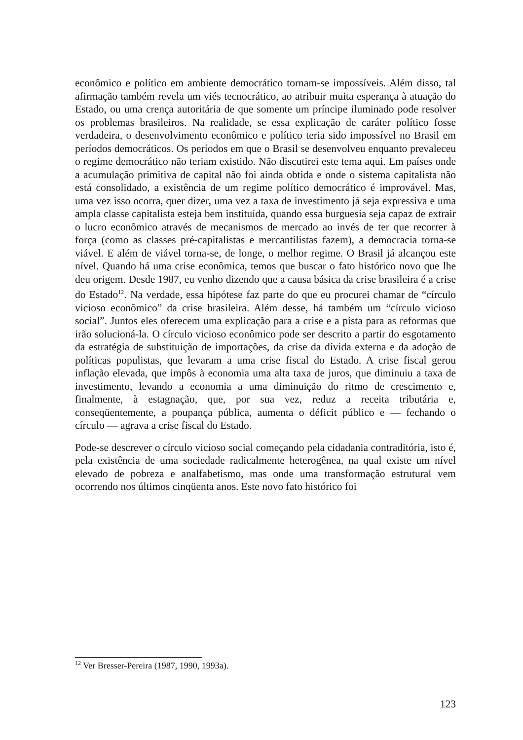econômico e político em ambiente democrático tornam-se impossíveis. Além disso, tal afirmação também revela um viés tecnocrático, ao atribuir muita esperança à atuação do Estado, ou uma crença autoritária de que somente um príncipe iluminado pode resolver os problemas brasileiros. Na realidade, se essa explicação de caráter político fosse verdadeira, o desenvolvimento econômico e político teria sido impossível no Brasil em períodos democráticos. Os períodos em que o Brasil se desenvolveu enquanto prevaleceu o regime democrático não teriam existido. Não discutirei este tema aqui. Em países onde a acumulação primitiva de capital não foi ainda obtida e onde o sistema capitalista não está consolidado, a existência de um regime político democrático é improvável. Mas, uma vez isso ocorra, quer dizer, uma vez a taxa de investimento já seja expressiva e uma ampla classe capitalista esteja bem instituída, quando essa burguesia seja capaz de extrair o lucro econômico através de mecanismos de mercado ao invés de ter que recorrer à força (como as classes pré-capitalistas e mercantilistas fazem), a democracia torna-se viável. E além de viável torna-se, de longe, o melhor regime. O Brasil já alcançou este nível. Quando há uma crise econômica, temos que buscar o fato histórico novo que lhe deu origem. Desde 1987, eu venho dizendo que a causa básica da crise brasileira é a crise do Estado<sup>12</sup>. Na verdade, essa hipótese faz parte do que eu procurei chamar de “círculo vicioso econômico” da crise brasileira. Além desse, há também um “círculo vicioso social”. Juntos eles oferecem uma explicação para a crise e a pista para as reformas que irão solucioná-la. O círculo vicioso econômico pode ser descrito a partir do esgotamento da estratégia de substituição de importações, da crise da dívida externa e da adoção de políticas populistas, que levaram a uma crise fiscal do Estado. A crise fiscal gerou inflação elevada, que impôs à economia uma alta taxa de juros, que diminuiu a taxa de investimento, levando a economia a uma diminuição do ritmo de crescimento e, finalmente, à estagnação, que, por sua vez, reduz a receita tributária e, conseqüentemente, a poupança pública, aumenta o déficit público e — fechando o círculo — agrava a crise fiscal do Estado.
Pode-se descrever o círculo vicioso social começando pela cidadania contraditória, isto é, pela existência de uma sociedade radicalmente heterogênea, na qual existe um nível elevado de pobreza e analfabetismo, mas onde uma transformação estrutural vem ocorrendo nos últimos cinqüenta anos. Este novo fato histórico foi
<sup>12</sup> Ver Bresser-Pereira (1987, 1990, 1993a).
123